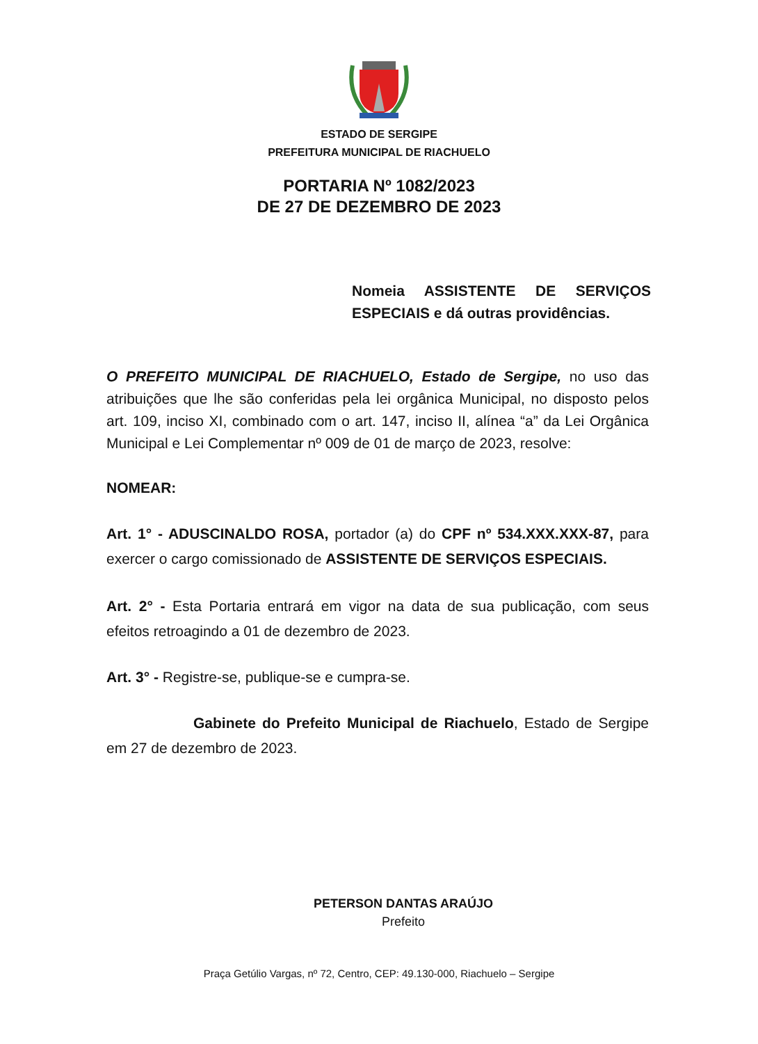ESTADO DE SERGIPE
PREFEITURA MUNICIPAL DE RIACHUELO
PORTARIA Nº 1082/2023
DE 27 DE DEZEMBRO DE 2023
Nomeia ASSISTENTE DE SERVIÇOS ESPECIAIS e dá outras providências.
O PREFEITO MUNICIPAL DE RIACHUELO, Estado de Sergipe, no uso das atribuições que lhe são conferidas pela lei orgânica Municipal, no disposto pelos art. 109, inciso XI, combinado com o art. 147, inciso II, alínea “a” da Lei Orgânica Municipal e Lei Complementar nº 009 de 01 de março de 2023, resolve:
NOMEAR:
Art. 1° - ADUSCINALDO ROSA, portador (a) do CPF nº 534.XXX.XXX-87, para exercer o cargo comissionado de ASSISTENTE DE SERVIÇOS ESPECIAIS.
Art. 2° - Esta Portaria entrará em vigor na data de sua publicação, com seus efeitos retroagindo a 01 de dezembro de 2023.
Art. 3° - Registre-se, publique-se e cumpra-se.
Gabinete do Prefeito Municipal de Riachuelo, Estado de Sergipe em 27 de dezembro de 2023.
PETERSON DANTAS ARAÚJO
Prefeito
Praça Getúlio Vargas, nº 72, Centro, CEP: 49.130-000, Riachuelo – Sergipe